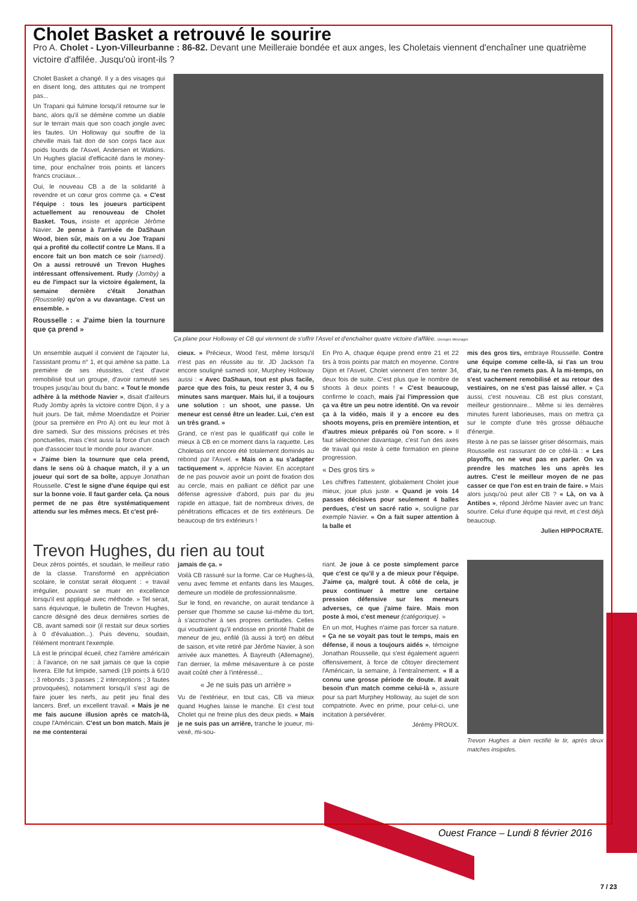Cholet Basket a retrouvé le sourire
Pro A. Cholet - Lyon-Villeurbanne : 86-82. Devant une Meilleraie bondée et aux anges, les Choletais viennent d'enchaîner une quatrième victoire d'affilée. Jusqu'où iront-ils ?
Cholet Basket a changé. Il y a des visages qui en disent long, des attitutes qui ne trompent pas...
Un Trapani qui fulmine lorsqu'il retourne sur le banc, alors qu'il se démène comme un diable sur le terrain mais que son coach jongle avec les fautes. Un Holloway qui souffre de la cheville mais fait don de son corps face aux poids lourds de l'Asvel, Andersen et Watkins. Un Hughes glacial d'efficacité dans le money-time, pour enchaîner trois points et lancers francs cruciaux...
Oui, le nouveau CB a de la solidarité à revendre et un cœur gros comme ça. « C'est l'équipe : tous les joueurs participent actuellement au renouveau de Cholet Basket. Tous, insiste et apprécie Jérôme Navier. Je pense à l'arrivée de DaShaun Wood, bien sûr, mais on a vu Joe Trapani qui a profité du collectif contre Le Mans. Il a encore fait un bon match ce soir (samedi). On a aussi retrouvé un Trevon Hughes intéressant offensivement. Rudy (Jomby) a eu de l'impact sur la victoire également, la semaine dernière c'était Jonathan (Rousselle) qu'on a vu davantage. C'est un ensemble. »
Rousselle : « J'aime bien la tournure que ça prend »
Ça plane pour Holloway et CB qui viennent de s'offrir l'Asvel et d'enchaîner quatre victoire d'affilée. Georges Mesnager
Un ensemble auquel il convient de l'ajouter lui, l'assistant promu n° 1, et qui amène sa patte. La première de ses réussites, c'est d'avoir remobilisé tout un groupe, d'avoir rameuté ses troupes jusqu'au bout du banc. « Tout le monde adhère à la méthode Navier », disait d'ailleurs Rudy Jomby après la victoire contre Dijon, il y a huit jours. De fait, même Moendadze et Poirier (pour sa première en Pro A) ont eu leur mot à dire samedi. Sur des missions précises et très ponctuelles, mais c'est aussi la force d'un coach que d'associer tout le monde pour avancer.
« J'aime bien la tournure que cela prend, dans le sens où à chaque match, il y a un joueur qui sort de sa boîte, appuye Jonathan Rousselle. C'est le signe d'une équipe qui est sur la bonne voie. Il faut garder cela. Ça nous permet de ne pas être systématiquement attendu sur les mêmes mecs. Et c'est pré-
cieux. » Précieux, Wood l'est, même lorsqu'il n'est pas en réussite au tir. JD Jackson l'a encore souligné samedi soir, Murphey Holloway aussi : « Avec DaShaun, tout est plus facile, parce que des fois, tu peux rester 3, 4 ou 5 minutes sans marquer. Mais lui, il a toujours une solution : un shoot, une passe. Un meneur est censé être un leader. Lui, c'en est un très grand. »
Grand, ce n'est pas le qualificatif qui colle le mieux à CB en ce moment dans la raquette. Les Choletais ont encore été totalement dominés au rebond par l'Asvel. « Mais on a su s'adapter tactiquement », apprécie Navier. En acceptant de ne pas pouvoir avoir un point de fixation dos au cercle, mais en palliant ce déficit par une défense agressive d'abord, puis par du jeu rapide en attaque, fait de nombreux drives, de pénétrations efficaces et de tirs extérieurs. De beaucoup de tirs extérieurs !
En Pro A, chaque équipe prend entre 21 et 22 tirs à trois points par match en moyenne. Contre Dijon et l'Asvel, Cholet viennent d'en tenter 34, deux fois de suite. C'est plus que le nombre de shoots à deux points ! « C'est beaucoup, confirme le coach, mais j'ai l'impression que ça va être un peu notre identité. On va revoir ça à la vidéo, mais il y a encore eu des shoots moyens, pris en première intention, et d'autres mieux préparés où l'on score. » Il faut sélectionner davantage, c'est l'un des axes de travail qui reste à cette formation en pleine progression.
« Des gros tirs »
Les chiffres l'attestent, globalement Cholet joue mieux, joue plus juste. « Quand je vois 14 passes décisives pour seulement 4 balles perdues, c'est un sacré ratio », souligne par exemple Navier. « On a fait super attention à la balle et
mis des gros tirs, embraye Rousselle. Contre une équipe comme celle-là, si t'as un trou d'air, tu ne t'en remets pas. À la mi-temps, on s'est vachement remobilisé et au retour des vestiaires, on ne s'est pas laissé aller. » Ça aussi, c'est nouveau. CB est plus constant, meilleur gestionnaire... Même si les dernières minutes furent laborieuses, mais on mettra ça sur le compte d'une très grosse débauche d'énergie.
Reste à ne pas se laisser griser désormais, mais Rousselle est rassurant de ce côté-là : « Les playoffs, on ne veut pas en parler. On va prendre les matches les uns après les autres. C'est le meilleur moyen de ne pas casser ce que l'on est en train de faire. » Mais alors jusqu'où peut aller CB ? « Là, on va à Antibes », répond Jérôme Navier avec un franc sourire. Celui d'une équipe qui revit, et c'est déjà beaucoup.
Julien HIPPOCRATE.
Trevon Hughes, du rien au tout
Deux zéros pointés, et soudain, le meilleur ratio de la classe. Transformé en appréciation scolaire, le constat serait éloquent : « travail irrégulier, pouvant se muer en excellence lorsqu'il est appliqué avec méthode. » Tel serait, sans équivoque, le bulletin de Trevon Hughes, cancre désigné des deux dernières sorties de CB, avant samedi soir (il restait sur deux sorties à 0 d'évaluation...). Puis devenu, soudain, l'élément montrant l'exemple.
Là est le principal écueil, chez l'arrière américain : à l'avance, on ne sait jamais ce que la copie livrera. Elle fut limpide, samedi (19 points à 6/10 ; 3 rebonds ; 3 passes ; 2 interceptions ; 3 fautes provoquées), notamment lorsqu'il s'est agi de faire jouer les nerfs, au petit jeu final des lancers. Bref, un excellent travail. « Mais je ne me fais aucune illusion après ce match-là, coupe l'Américain. C'est un bon match. Mais je ne me contenterai
jamais de ça. »
Voilà CB rassuré sur la forme. Car ce Hughes-là, venu avec femme et enfants dans les Mauges, demeure un modèle de professionnalisme.
Sur le fond, en revanche, on aurait tendance à penser que l'homme se cause lui-même du tort, à s'accrocher à ses propres certitudes. Celles qui voudraient qu'il endosse en priorité l'habit de meneur de jeu, enfilé (là aussi à tort) en début de saison, et vite retiré par Jérôme Navier, à son arrivée aux manettes. À Bayreuth (Allemagne), l'an dernier, la même mésaventure à ce poste avait coûté cher à l'intéressé...
« Je ne suis pas un arrière »
Vu de l'extérieur, en tout cas, CB va mieux quand Hughes laisse le manche. Et c'est tout Cholet qui ne freine plus des deux pieds. « Mais je ne suis pas un arrière, tranche le joueur, mi-vexé, mi-sou-
riant. Je joue à ce poste simplement parce que c'est ce qu'il y a de mieux pour l'équipe. J'aime ça, malgré tout. À côté de cela, je peux continuer à mettre une certaine pression défensive sur les meneurs adverses, ce que j'aime faire. Mais mon poste à moi, c'est meneur (catégorique). »
En un mot, Hughes n'aime pas forcer sa nature. « Ça ne se voyait pas tout le temps, mais en défense, il nous a toujours aidés », témoigne Jonathan Rousselle, qui s'est également aguerri offensivement, à force de côtoyer directement l'Américain, la semaine, à l'entraînement. « Il a connu une grosse période de doute. Il avait besoin d'un match comme celui-là », assure pour sa part Murphey Holloway, au sujet de son compatriote. Avec en prime, pour celui-ci, une incitation à persévérer.
Jérémy PROUX.
Trevon Hughes a bien rectifié le tir, après deux matches insipides.
Ouest France – Lundi 8 février 2016
7 / 23